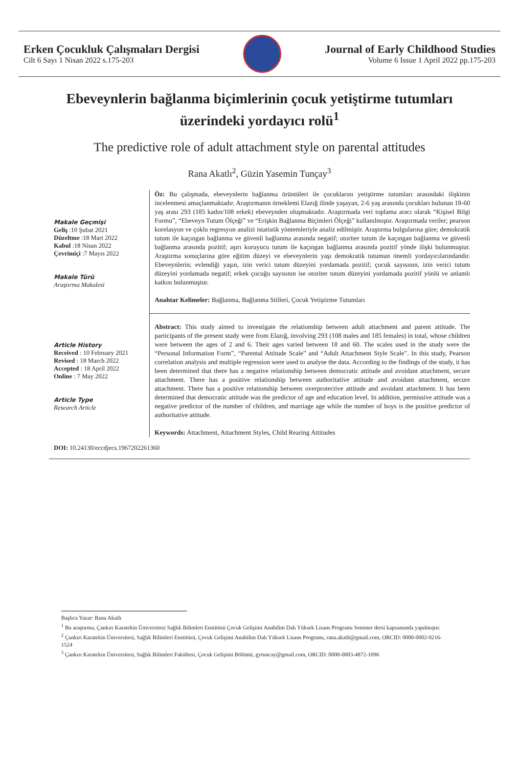Erken Çocukluk Çalışmaları Dergisi
Cilt 6 Sayı 1 Nisan 2022 s.175-203
Journal of Early Childhood Studies
Volume 6 Issue 1 April 2022 pp.175-203
Ebeveynlerin bağlanma biçimlerinin çocuk yetiştirme tutumları üzerindeki yordayıcı rolü<sup>1</sup>
The predictive role of adult attachment style on parental attitudes
Rana Akatlı<sup>2</sup>, Güzin Yasemin Tunçay<sup>3</sup>
Makale Geçmişi
Geliş :10 Şubat 2021
Düzeltme :18 Mart 2022
Kabul :18 Nisan 2022
Çevrimiçi :7 Mayıs 2022
Makale Türü
Araştırma Makalesi
Öz: Bu çalışmada, ebeveynlerin bağlanma örüntüleri ile çocuklarını yetiştirme tutumları arasındaki ilişkinin incelenmesi amaçlanmaktadır. Araştırmanın örneklemi Elazığ ilinde yaşayan, 2-6 yaş arasında çocukları bulunan 18-60 yaş arası 293 (185 kadın/108 erkek) ebeveynden oluşmaktadır. Araştırmada veri toplama aracı olarak “Kişisel Bilgi Formu”, “Ebeveyn Tutum Ölçeği” ve “Erişkin Bağlanma Biçimleri Ölçeği” kullanılmıştır. Araştırmada veriler; pearson korelasyon ve çoklu regresyon analizi istatistik yöntemleriyle analiz edilmiştir. Araştırma bulgularına göre; demokratik tutum ile kaçıngan bağlanma ve güvenli bağlanma arasında negatif; otoriter tutum ile kaçıngan bağlanma ve güvenli bağlanma arasında pozitif; aşırı koruyucu tutum ile kaçıngan bağlanma arasında pozitif yönde ilişki bulunmuştur. Araştırma sonuçlarına göre eğitim düzeyi ve ebeveynlerin yaşı demokratik tutumun önemli yordayıcılarındandır. Ebeveynlerin; evlendiği yaşın, izin verici tutum düzeyini yordamada pozitif; çocuk sayısının, izin verici tutum düzeyini yordamada negatif; erkek çocuğu sayısının ise otoriter tutum düzeyini yordamada pozitif yönlü ve anlamlı katkısı bulunmuştur.
Anahtar Kelimeler: Bağlanma, Bağlanma Stilleri, Çocuk Yetiştirme Tutumları
Article History
Received : 10 February 2021
Revised : 18 March 2022
Accepted : 18 April 2022
Online : 7 May 2022
Article Type
Research Article
Abstract: This study aimed to investigate the relationship between adult attachment and parent attitude. The participants of the present study were from Elazığ, involving 293 (108 males and 185 females) in total, whose children were between the ages of 2 and 6. Their ages varied between 18 and 60. The scales used in the study were the “Personal Information Form”, “Parental Attitude Scale” and “Adult Attachment Style Scale”. In this study, Pearson correlation analysis and multiple regression were used to analyse the data. According to the findings of the study, it has been determined that there has a negative relationship between democratic attitude and avoidant attachment, secure attachment. There has a positive relationship between authoritative attitude and avoidant attachment, secure attachment. There has a positive relationship between overprotective attitude and avoidant attachment. It has been determined that democratic attitude was the predictor of age and education level. In addition, permissive attitude was a negative predictor of the number of children, and marriage age while the number of boys is the positive predictor of authoritative attitude.
Keywords: Attachment, Attachment Styles, Child Rearing Attitudes
DOI: 10.24130/eccdjecs.1967202261360
Başlıca Yazar: Rana Akatlı
<sup>1</sup> Bu araştırma, Çankırı Karatekin Üniversitesi Sağlık Bilimleri Enstitüsü Çocuk Gelişimi Anabilim Dalı Yüksek Lisans Programı Seminer dersi kapsamında yapılmıştır.
<sup>2</sup> Çankırı Karatekin Üniversitesi, Sağlık Bilimleri Enstitüsü, Çocuk Gelişimi Anabilim Dalı Yüksek Lisans Programı, rana.akatli@gmail.com, ORCID: 0000-0002-0216-1524
<sup>3</sup> Çankırı Karatekin Üniversitesi, Sağlık Bilimleri Fakültesi, Çocuk Gelişimi Bölümü, gytuncay@gmail.com, ORCID: 0000-0003-4872-1096